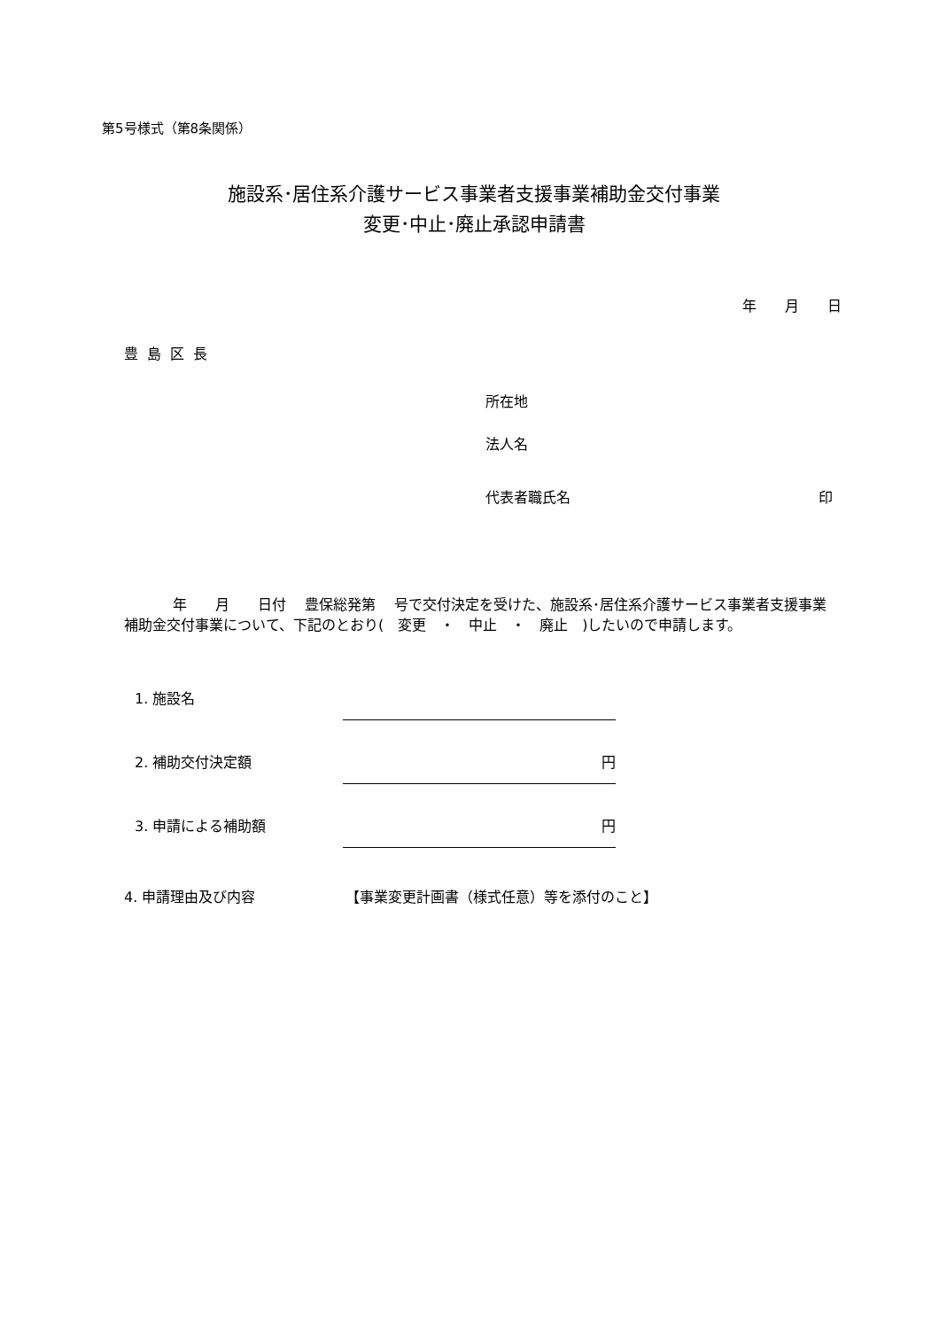第5号様式（第8条関係）
施設系･居住系介護サービス事業者支援事業補助金交付事業
変更･中止･廃止承認申請書
年　　月　　日
豊島区長
所在地
法人名
代表者職氏名 印
年　　月　　日付　 豊保総発第　 号で交付決定を受けた、施設系･居住系介護サービス事業者支援事業補助金交付事業について、下記のとおり(　変更　・　中止　・　廃止　)したいので申請します。
1. 施設名
2. 補助交付決定額
円
3. 申請による補助額
円
4. 申請理由及び内容 【事業変更計画書（様式任意）等を添付のこと】